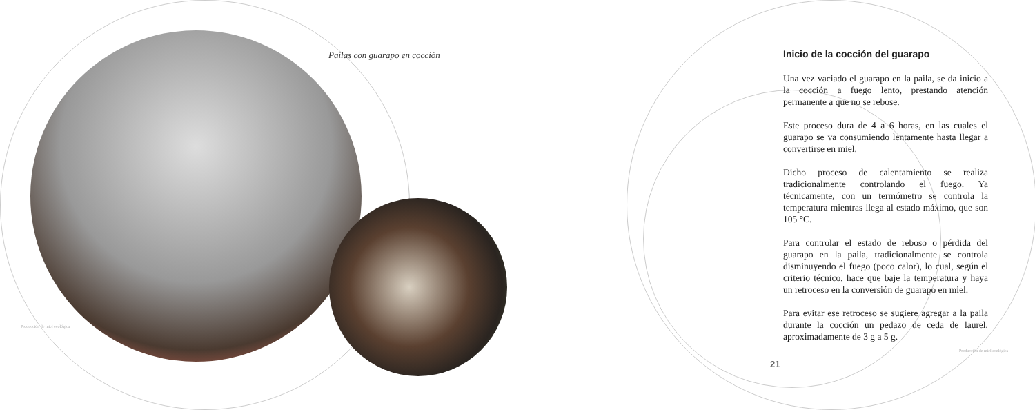Pailas con guarapo en cocción
Producción de miel ecológica
Inicio de la cocción del guarapo
Una vez vaciado el guarapo en la paila, se da inicio a la cocción a fuego lento, prestando atención permanente a que no se rebose.
Este proceso dura de 4 a 6 horas, en las cuales el guarapo se va consumiendo lentamente hasta llegar a convertirse en miel.
Dicho proceso de calentamiento se realiza tradicionalmente controlando el fuego. Ya técnicamente, con un termómetro se controla la temperatura mientras llega al estado máximo, que son 105 °C.
Para controlar el estado de reboso o pérdida del guarapo en la paila, tradicionalmente se controla disminuyendo el fuego (poco calor), lo cual, según el criterio técnico, hace que baje la temperatura y haya un retroceso en la conversión de guarapo en miel.
Para evitar ese retroceso se sugiere agregar a la paila durante la cocción un pedazo de ceda de laurel, aproximadamente de 3 g a 5 g.
21
Producción de miel ecológica